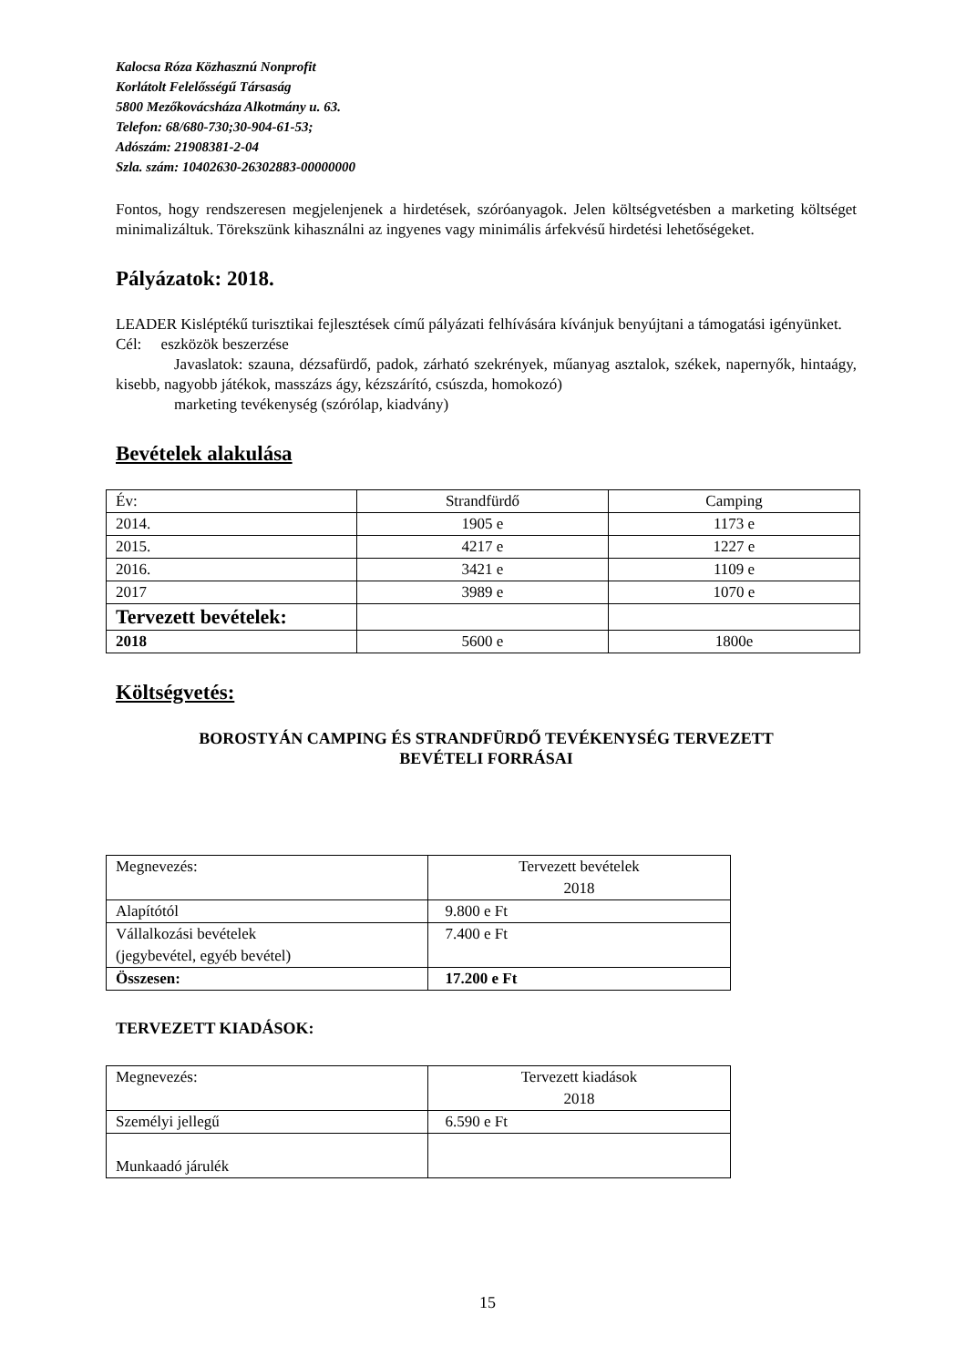Kalocsa Róza Közhasznú Nonprofit
Korlátolt Felelősségű Társaság
5800 Mezőkovácsháza Alkotmány u. 63.
Telefon: 68/680-730;30-904-61-53;
Adószám: 21908381-2-04
Szla. szám: 10402630-26302883-00000000
Fontos, hogy rendszeresen megjelenjenek a hirdetések, szóróanyagok. Jelen költségvetésben a marketing költséget minimalizáltuk. Törekszünk kihasználni az ingyenes vagy minimális árfekvésű hirdetési lehetőségeket.
Pályázatok: 2018.
LEADER Kisléptékű turisztikai fejlesztések című pályázati felhívására kívánjuk benyújtani a támogatási igényünket.
Cél: eszközök beszerzése
Javaslatok: szauna, dézsafürdő, padok, zárható szekrények, műanyag asztalok, székek, napernyők, hintaágy, kisebb, nagyobb játékok, masszázs ágy, kézszárító, csúszda, homokozó)
marketing tevékenység (szórólap, kiadvány)
Bevételek alakulása
| Év: | Strandfürdő | Camping |
| 2014. | 1905 e | 1173 e |
| 2015. | 4217 e | 1227 e |
| 2016. | 3421 e | 1109 e |
| 2017 | 3989 e | 1070 e |
| Tervezett bevételek: | | |
| 2018 | 5600 e | 1800e |
Költségvetés:
BOROSTYÁN CAMPING ÉS STRANDFÜRDŐ TEVÉKENYSÉG TERVEZETT
BEVÉTELI FORRÁSAI
| Megnevezés: | Tervezett bevételek 2018 |
| Alapítótól | 9.800 e Ft |
| Vállalkozási bevételek (jegybevétel, egyéb bevétel) | 7.400 e Ft |
| Összesen: | 17.200 e Ft |
TERVEZETT KIADÁSOK:
| Megnevezés: | Tervezett kiadások 2018 |
| Személyi jellegű | 6.590 e Ft |
| Munkaadó járulék | |
15